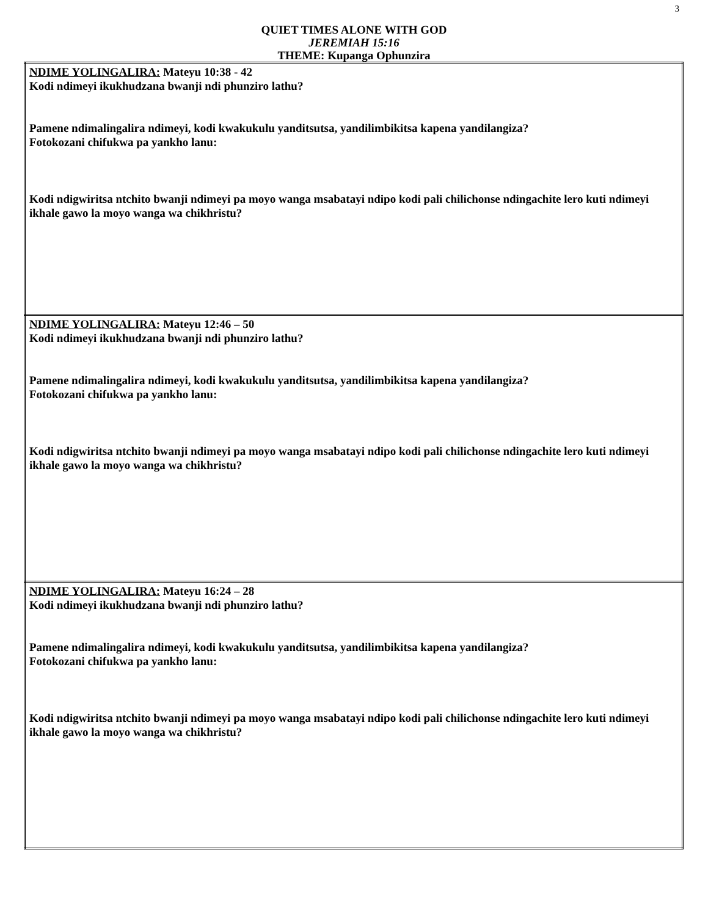3
QUIET TIMES ALONE WITH GOD
JEREMIAH 15:16
THEME: Kupanga Ophunzira
| NDIME YOLINGALIRA: Mateyu 10:38 - 42 Kodi ndimeyi ikukhudzana bwanji ndi phunziro lathu? Pamene ndimalingalira ndimeyi, kodi kwakukulu yanditsutsa, yandilimbikitsa kapena yandilangiza? Fotokozani chifukwa pa yankho lanu: Kodi ndigwiritsa ntchito bwanji ndimeyi pa moyo wanga msabatayi ndipo kodi pali chilichonse ndingachite lero kuti ndimeyi ikhale gawo la moyo wanga wa chikhristu? |
| NDIME YOLINGALIRA: Mateyu 12:46 – 50 Kodi ndimeyi ikukhudzana bwanji ndi phunziro lathu? Pamene ndimalingalira ndimeyi, kodi kwakukulu yanditsutsa, yandilimbikitsa kapena yandilangiza? Fotokozani chifukwa pa yankho lanu: Kodi ndigwiritsa ntchito bwanji ndimeyi pa moyo wanga msabatayi ndipo kodi pali chilichonse ndingachite lero kuti ndimeyi ikhale gawo la moyo wanga wa chikhristu? |
| NDIME YOLINGALIRA: Mateyu 16:24 – 28 Kodi ndimeyi ikukhudzana bwanji ndi phunziro lathu? Pamene ndimalingalira ndimeyi, kodi kwakukulu yanditsutsa, yandilimbikitsa kapena yandilangiza? Fotokozani chifukwa pa yankho lanu: Kodi ndigwiritsa ntchito bwanji ndimeyi pa moyo wanga msabatayi ndipo kodi pali chilichonse ndingachite lero kuti ndimeyi ikhale gawo la moyo wanga wa chikhristu? |